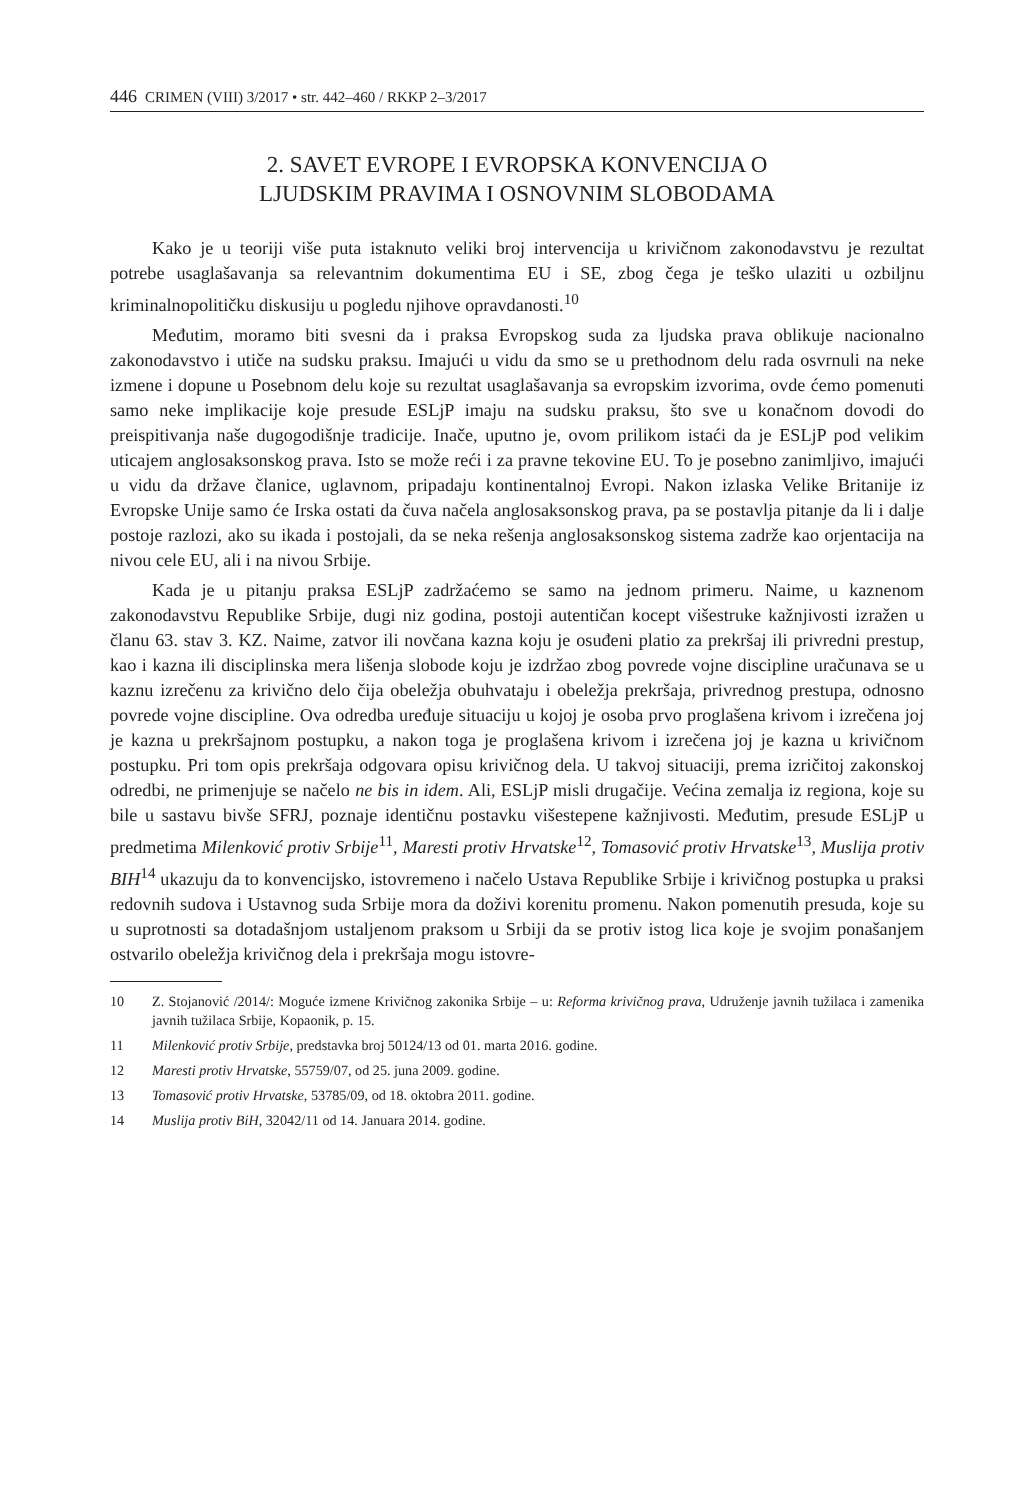446 CRIMEN (VIII) 3/2017 • str. 442–460 / RKKP 2–3/2017
2. SAVET EVROPE I EVROPSKA KONVENCIJA O
LJUDSKIM PRAVIMA I OSNOVNIM SLOBODAMA
Kako je u teoriji više puta istaknuto veliki broj intervencija u krivičnom zakonodavstvu je rezultat potrebe usaglašavanja sa relevantnim dokumentima EU i SE, zbog čega je teško ulaziti u ozbiljnu kriminalnopolitičku diskusiju u pogledu njihove opravdanosti.<sup>10</sup>
Međutim, moramo biti svesni da i praksa Evropskog suda za ljudska prava oblikuje nacionalno zakonodavstvo i utiče na sudsku praksu. Imajući u vidu da smo se u prethodnom delu rada osvrnuli na neke izmene i dopune u Posebnom delu koje su rezultat usaglašavanja sa evropskim izvorima, ovde ćemo pomenuti samo neke implikacije koje presude ESLjP imaju na sudsku praksu, što sve u konačnom dovodi do preispitivanja naše dugogodišnje tradicije. Inače, uputno je, ovom prilikom istaći da je ESLjP pod velikim uticajem anglosaksonskog prava. Isto se može reći i za pravne tekovine EU. To je posebno zanimljivo, imajući u vidu da države članice, uglavnom, pripadaju kontinentalnoj Evropi. Nakon izlaska Velike Britanije iz Evropske Unije samo će Irska ostati da čuva načela anglosaksonskog prava, pa se postavlja pitanje da li i dalje postoje razlozi, ako su ikada i postojali, da se neka rešenja anglosaksonskog sistema zadrže kao orjentacija na nivou cele EU, ali i na nivou Srbije.
Kada je u pitanju praksa ESLjP zadržaćemo se samo na jednom primeru. Naime, u kaznenom zakonodavstvu Republike Srbije, dugi niz godina, postoji autentičan kocept višestruke kažnjivosti izražen u članu 63. stav 3. KZ. Naime, zatvor ili novčana kazna koju je osuđeni platio za prekršaj ili privredni prestup, kao i kazna ili disciplinska mera lišenja slobode koju je izdržao zbog povrede vojne discipline uračunava se u kaznu izrečenu za krivično delo čija obeležja obuhvataju i obeležja prekršaja, privrednog prestupa, odnosno povrede vojne discipline. Ova odredba uređuje situaciju u kojoj je osoba prvo proglašena krivom i izrečena joj je kazna u prekršajnom postupku, a nakon toga je proglašena krivom i izrečena joj je kazna u krivičnom postupku. Pri tom opis prekršaja odgovara opisu krivičnog dela. U takvoj situaciji, prema izričitoj zakonskoj odredbi, ne primenjuje se načelo ne bis in idem. Ali, ESLjP misli drugačije. Većina zemalja iz regiona, koje su bile u sastavu bivše SFRJ, poznaje identičnu postavku višestepene kažnjivosti. Međutim, presude ESLjP u predmetima Milenković protiv Srbije<sup>11</sup>, Maresti protiv Hrvatske<sup>12</sup>, Tomasović protiv Hrvatske<sup>13</sup>, Muslija protiv BIH<sup>14</sup> ukazuju da to konvencijsko, istovremeno i načelo Ustava Republike Srbije i krivičnog postupka u praksi redovnih sudova i Ustavnog suda Srbije mora da doživi korenitu promenu. Nakon pomenutih presuda, koje su u suprotnosti sa dotadašnjom ustaljenom praksom u Srbiji da se protiv istog lica koje je svojim ponašanjem ostvarilo obeležja krivičnog dela i prekršaja mogu istovre-
10 Z. Stojanović /2014/: Moguće izmene Krivičnog zakonika Srbije – u: Reforma krivičnog prava, Udruženje javnih tužilaca i zamenika javnih tužilaca Srbije, Kopaonik, p. 15.
11 Milenković protiv Srbije, predstavka broj 50124/13 od 01. marta 2016. godine.
12 Maresti protiv Hrvatske, 55759/07, od 25. juna 2009. godine.
13 Tomasović protiv Hrvatske, 53785/09, od 18. oktobra 2011. godine.
14 Muslija protiv BiH, 32042/11 od 14. Januara 2014. godine.